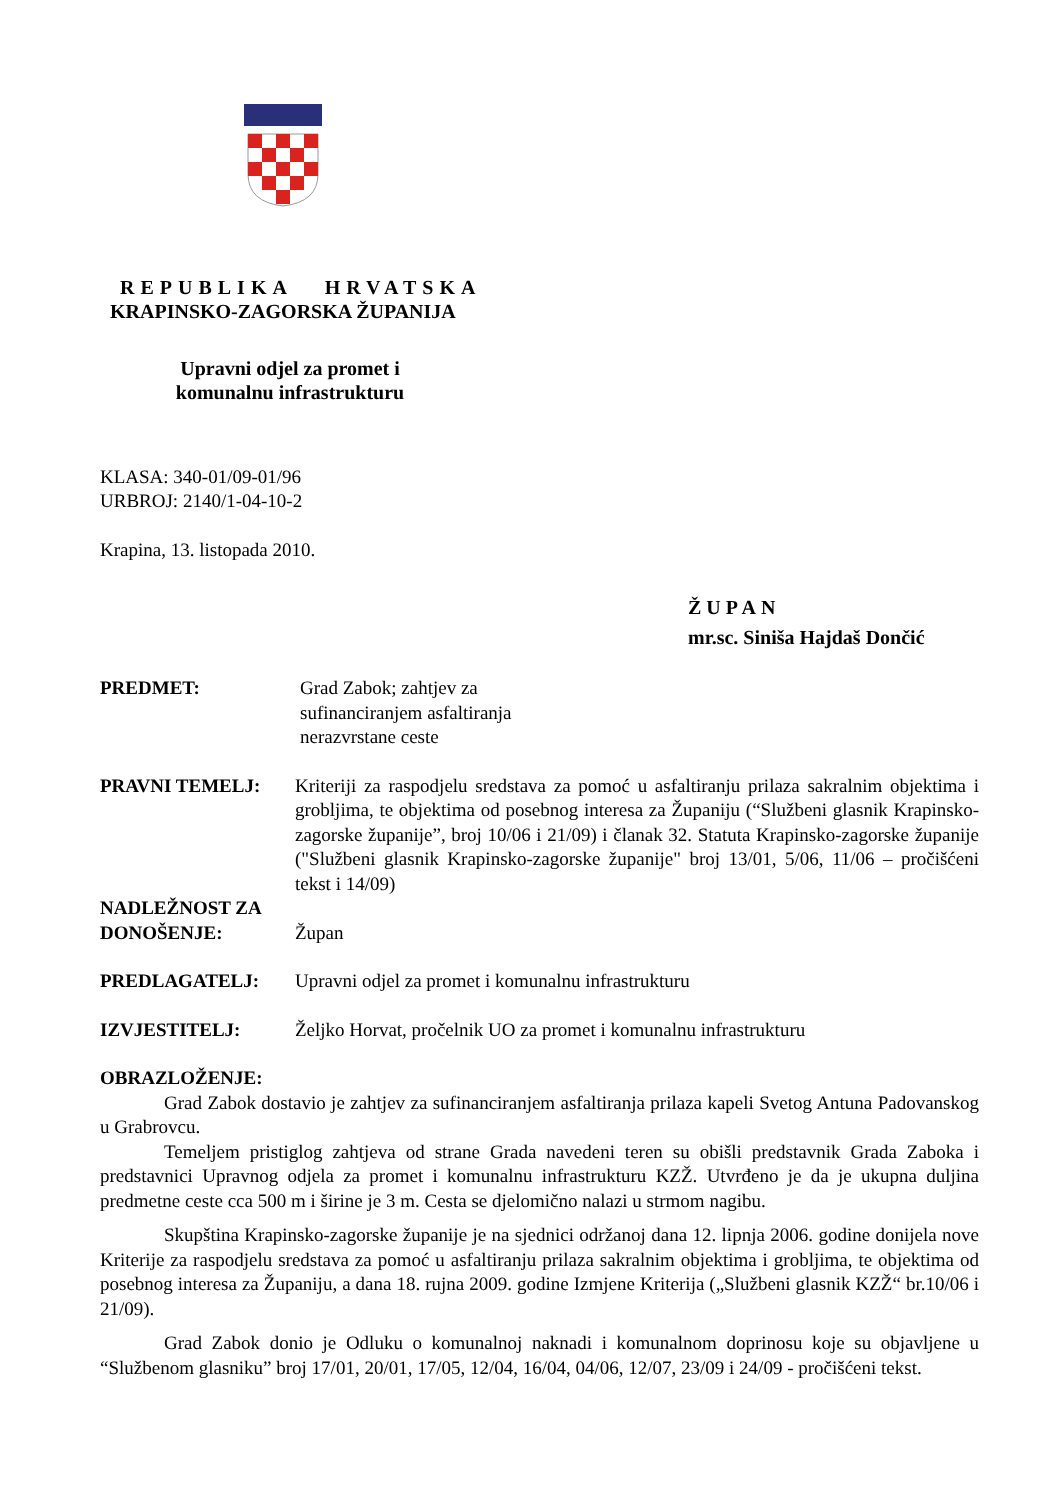REPUBLIKA HRVATSKA
KRAPINSKO-ZAGORSKA ŽUPANIJA
Upravni odjel za promet i
komunalnu infrastrukturu
KLASA: 340-01/09-01/96
URBROJ: 2140/1-04-10-2
Krapina, 13. listopada 2010.
ŽUPAN
mr.sc. Siniša Hajdaš Dončić
PREDMET: Grad Zabok; zahtjev za sufinanciranjem asfaltiranja nerazvrstane ceste
PRAVNI TEMELJ: Kriteriji za raspodjelu sredstava za pomoć u asfaltiranju prilaza sakralnim objektima i grobljima, te objektima od posebnog interesa za Županiju (“Službeni glasnik Krapinsko-zagorske županije”, broj 10/06 i 21/09) i članak 32. Statuta Krapinsko-zagorske županije ("Službeni glasnik Krapinsko-zagorske županije" broj 13/01, 5/06, 11/06 – pročišćeni tekst i 14/09)
NADLEŽNOST ZA
DONOŠENJE:
Župan
PREDLAGATELJ: Upravni odjel za promet i komunalnu infrastrukturu
IZVJESTITELJ: Željko Horvat, pročelnik UO za promet i komunalnu infrastrukturu
OBRAZLOŽENJE:
Grad Zabok dostavio je zahtjev za sufinanciranjem asfaltiranja prilaza kapeli Svetog Antuna Padovanskog u Grabrovcu.
Temeljem pristiglog zahtjeva od strane Grada navedeni teren su obišli predstavnik Grada Zaboka i predstavnici Upravnog odjela za promet i komunalnu infrastrukturu KZŽ. Utvrđeno je da je ukupna duljina predmetne ceste cca 500 m i širine je 3 m. Cesta se djelomično nalazi u strmom nagibu.
Skupština Krapinsko-zagorske županije je na sjednici održanoj dana 12. lipnja 2006. godine donijela nove Kriterije za raspodjelu sredstava za pomoć u asfaltiranju prilaza sakralnim objektima i grobljima, te objektima od posebnog interesa za Županiju, a dana 18. rujna 2009. godine Izmjene Kriterija („Službeni glasnik KZŽ“ br.10/06 i 21/09).
Grad Zabok donio je Odluku o komunalnoj naknadi i komunalnom doprinosu koje su objavljene u “Službenom glasniku” broj 17/01, 20/01, 17/05, 12/04, 16/04, 04/06, 12/07, 23/09 i 24/09 - pročišćeni tekst.